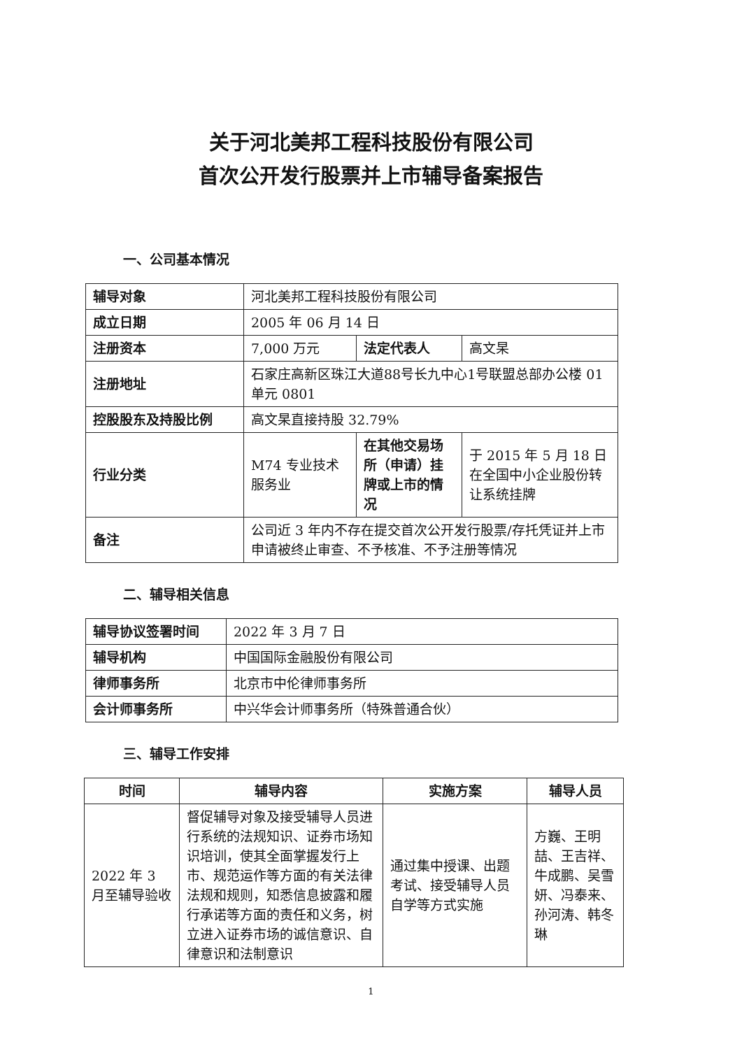关于河北美邦工程科技股份有限公司
首次公开发行股票并上市辅导备案报告
一、公司基本情况
| 辅导对象 | 河北美邦工程科技股份有限公司 | | |
| 成立日期 | 2005 年 06 月 14 日 | | |
| 注册资本 | 7,000 万元 | 法定代表人 | 高文杲 |
| 注册地址 | 石家庄高新区珠江大道88号长九中心1号联盟总部办公楼 01 单元 0801 | | |
| 控股股东及持股比例 | 高文杲直接持股 32.79% | | |
| 行业分类 | M74 专业技术服务业 | 在其他交易场所（申请）挂牌或上市的情况 | 于 2015 年 5 月 18 日在全国中小企业股份转让系统挂牌 |
| 备注 | 公司近 3 年内不存在提交首次公开发行股票/存托凭证并上市申请被终止审查、不予核准、不予注册等情况 | | |
二、辅导相关信息
| 辅导协议签署时间 | 2022 年 3 月 7 日 |
| 辅导机构 | 中国国际金融股份有限公司 |
| 律师事务所 | 北京市中伦律师事务所 |
| 会计师事务所 | 中兴华会计师事务所（特殊普通合伙） |
三、辅导工作安排
| 时间 | 辅导内容 | 实施方案 | 辅导人员 |
| --- | --- | --- | --- |
| 2022 年 3 月至辅导验收 | 督促辅导对象及接受辅导人员进行系统的法规知识、证券市场知识培训，使其全面掌握发行上市、规范运作等方面的有关法律法规和规则，知悉信息披露和履行承诺等方面的责任和义务，树立进入证券市场的诚信意识、自律意识和法制意识 | 通过集中授课、出题考试、接受辅导人员自学等方式实施 | 方巍、王明喆、王吉祥、牛成鹏、吴雪妍、冯泰来、孙河涛、韩冬琳 |
1